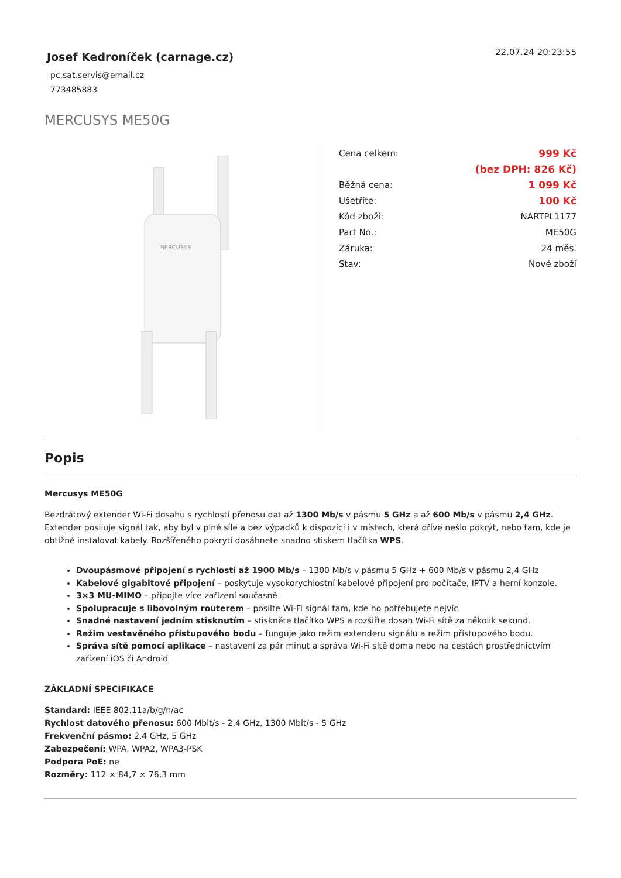Josef Kedroníček (carnage.cz)
pc.sat.servis@email.cz
773485883
22.07.24 20:23:55
MERCUSYS ME50G
MERCUSYS
| Cena celkem: | 999 Kč |
| | (bez DPH: 826 Kč) |
| Běžná cena: | 1 099 Kč |
| Ušetříte: | 100 Kč |
| Kód zboží: | NARTPL1177 |
| Part No.: | ME50G |
| Záruka: | 24 měs. |
| Stav: | Nové zboží |
Popis
Mercusys ME50G
Bezdrátový extender Wi-Fi dosahu s rychlostí přenosu dat až 1300 Mb/s v pásmu 5 GHz a až 600 Mb/s v pásmu 2,4 GHz. Extender posiluje signál tak, aby byl v plné síle a bez výpadků k dispozici i v místech, která dříve nešlo pokrýt, nebo tam, kde je obtížné instalovat kabely. Rozšířeného pokrytí dosáhnete snadno stiskem tlačítka WPS.
Dvoupásmové připojení s rychlostí až 1900 Mb/s – 1300 Mb/s v pásmu 5 GHz + 600 Mb/s v pásmu 2,4 GHz
Kabelové gigabitové připojení – poskytuje vysokorychlostní kabelové připojení pro počítače, IPTV a herní konzole.
3×3 MU-MIMO – připojte více zařízení současně
Spolupracuje s libovolným routerem – posilte Wi-Fi signál tam, kde ho potřebujete nejvíc
Snadné nastavení jedním stisknutím – stiskněte tlačítko WPS a rozšiřte dosah Wi-Fi sítě za několik sekund.
Režim vestavěného přístupového bodu – funguje jako režim extenderu signálu a režim přístupového bodu.
Správa sítě pomocí aplikace – nastavení za pár minut a správa Wi-Fi sítě doma nebo na cestách prostřednictvím zařízení iOS či Android
ZÁKLADNÍ SPECIFIKACE
Standard: IEEE 802.11a/b/g/n/ac
Rychlost datového přenosu: 600 Mbit/s - 2,4 GHz, 1300 Mbit/s - 5 GHz
Frekvenční pásmo: 2,4 GHz, 5 GHz
Zabezpečení: WPA, WPA2, WPA3-PSK
Podpora PoE: ne
Rozměry: 112 × 84,7 × 76,3 mm